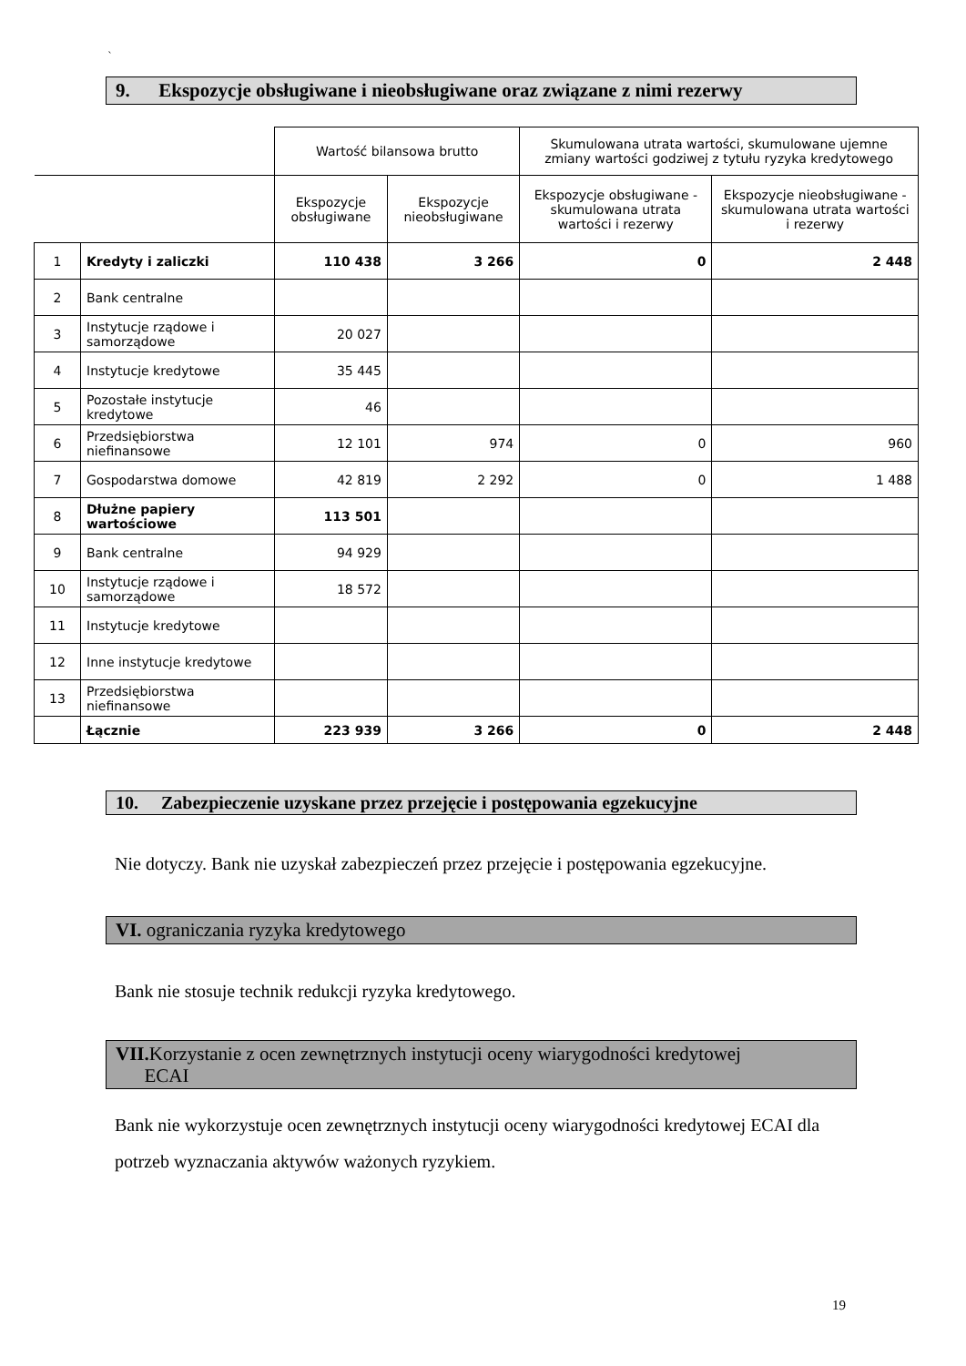`
9. Ekspozycje obsługiwane i nieobsługiwane oraz związane z nimi rezerwy
| | | Wartość bilansowa brutto | | Skumulowana utrata wartości, skumulowane ujemne zmiany wartości godziwej z tytułu ryzyka kredytowego | |
| --- | --- | --- | --- | --- | --- |
| | | Ekspozycje obsługiwane | Ekspozycje nieobsługiwane | Ekspozycje obsługiwane - skumulowana utrata wartości i rezerwy | Ekspozycje nieobsługiwane - skumulowana utrata wartości i rezerwy |
| 1 | Kredyty i zaliczki | 110 438 | 3 266 | 0 | 2 448 |
| 2 | Bank centralne | | | | |
| 3 | Instytucje rządowe i samorządowe | 20 027 | | | |
| 4 | Instytucje kredytowe | 35 445 | | | |
| 5 | Pozostałe instytucje kredytowe | 46 | | | |
| 6 | Przedsiębiorstwa niefinansowe | 12 101 | 974 | 0 | 960 |
| 7 | Gospodarstwa domowe | 42 819 | 2 292 | 0 | 1 488 |
| 8 | Dłużne papiery wartościowe | 113 501 | | | |
| 9 | Bank centralne | 94 929 | | | |
| 10 | Instytucje rządowe i samorządowe | 18 572 | | | |
| 11 | Instytucje kredytowe | | | | |
| 12 | Inne instytucje kredytowe | | | | |
| 13 | Przedsiębiorstwa niefinansowe | | | | |
| | Łącznie | 223 939 | 3 266 | 0 | 2 448 |
10. Zabezpieczenie uzyskane przez przejęcie i postępowania egzekucyjne
Nie dotyczy. Bank nie uzyskał zabezpieczeń przez przejęcie i postępowania egzekucyjne.
VI. ograniczania ryzyka kredytowego
Bank nie stosuje technik redukcji ryzyka kredytowego.
VII. Korzystanie z ocen zewnętrznych instytucji oceny wiarygodności kredytowej
ECAI
Bank nie wykorzystuje ocen zewnętrznych instytucji oceny wiarygodności kredytowej ECAI dla potrzeb wyznaczania aktywów ważonych ryzykiem.
19